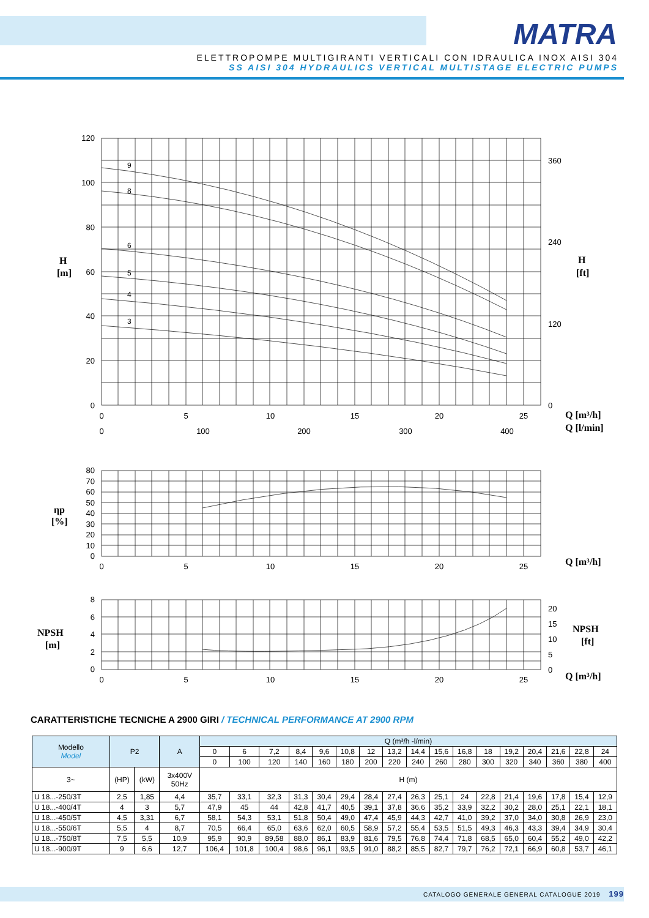MATRA
ELETTROPOMPE MULTIGIRANTI VERTICALI CON IDRAULICA INOX AISI 304
SS AISI 304 HYDRAULICS VERTICAL MULTISTAGE ELECTRIC PUMPS
120
100
80
60
40
20
0
80
70
60
50
40
30
20
10
0
8
6
4
2
0
360
240
120
0
20
15
10
5
0
9
8
6
5
4
3
0
5
10
15
20
25
0
100
200
300
400
0
5
10
15
20
25
0
5
10
15
20
25
H
[m]
H
[ft]
Q [m³/h]
Q [l/min]
ηp
[%]
Q [m³/h]
NPSH
[m]
NPSH
[ft]
Q [m³/h]
CARATTERISTICHE TECNICHE A 2900 GIRI / TECHNICAL PERFORMANCE AT 2900 RPM
| Modello Model | P2 | | A | Q (m³/h -l/min) | | | | | | | | | | | | | | | | |
| --- | --- | --- | --- | --- | --- | --- | --- | --- | --- | --- | --- | --- | --- | --- | --- | --- | --- | --- | --- | --- |
| | | | | 0 | 6 | 7,2 | 8,4 | 9,6 | 10,8 | 12 | 13,2 | 14,4 | 15,6 | 16,8 | 18 | 19,2 | 20,4 | 21,6 | 22,8 | 24 |
| | | | | 0 | 100 | 120 | 140 | 160 | 180 | 200 | 220 | 240 | 260 | 280 | 300 | 320 | 340 | 360 | 380 | 400 |
| 3~ | (HP) | (kW) | 3x400V 50Hz | H (m) | | | | | | | | | | | | | | | | |
| U 18...-250/3T | 2,5 | 1,85 | 4,4 | 35,7 | 33,1 | 32,3 | 31,3 | 30,4 | 29,4 | 28,4 | 27,4 | 26,3 | 25,1 | 24 | 22,8 | 21,4 | 19,6 | 17,8 | 15,4 | 12,9 |
| U 18...-400/4T | 4 | 3 | 5,7 | 47,9 | 45 | 44 | 42,8 | 41,7 | 40,5 | 39,1 | 37,8 | 36,6 | 35,2 | 33,9 | 32,2 | 30,2 | 28,0 | 25,1 | 22,1 | 18,1 |
| U 18...-450/5T | 4,5 | 3,31 | 6,7 | 58,1 | 54,3 | 53,1 | 51,8 | 50,4 | 49,0 | 47,4 | 45,9 | 44,3 | 42,7 | 41,0 | 39,2 | 37,0 | 34,0 | 30,8 | 26,9 | 23,0 |
| U 18...-550/6T | 5,5 | 4 | 8,7 | 70,5 | 66,4 | 65,0 | 63,6 | 62,0 | 60,5 | 58,9 | 57,2 | 55,4 | 53,5 | 51,5 | 49,3 | 46,3 | 43,3 | 39,4 | 34,9 | 30,4 |
| U 18...-750/8T | 7,5 | 5,5 | 10,9 | 95,9 | 90,9 | 89,58 | 88,0 | 86,1 | 83,9 | 81,6 | 79,5 | 76,8 | 74,4 | 71,8 | 68,5 | 65,0 | 60,4 | 55,2 | 49,0 | 42,2 |
| U 18...-900/9T | 9 | 6,6 | 12,7 | 106,4 | 101,8 | 100,4 | 98,6 | 96,1 | 93,5 | 91,0 | 88,2 | 85,5 | 82,7 | 79,7 | 76,2 | 72,1 | 66,9 | 60,8 | 53,7 | 46,1 |
CATALOGO GENERALE GENERAL CATALOGUE 2019 199